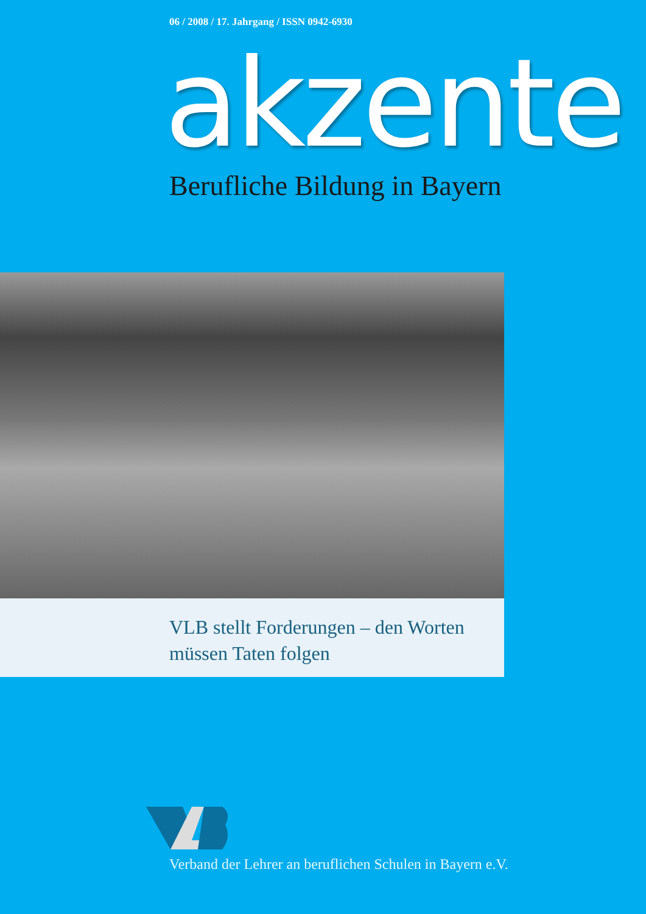06 / 2008 / 17. Jahrgang / ISSN 0942-6930
akzente Berufliche Bildung in Bayern
VLB stellt Forderungen – den Worten
müssen Taten folgen
Verband der Lehrer an beruflichen Schulen in Bayern e.V.